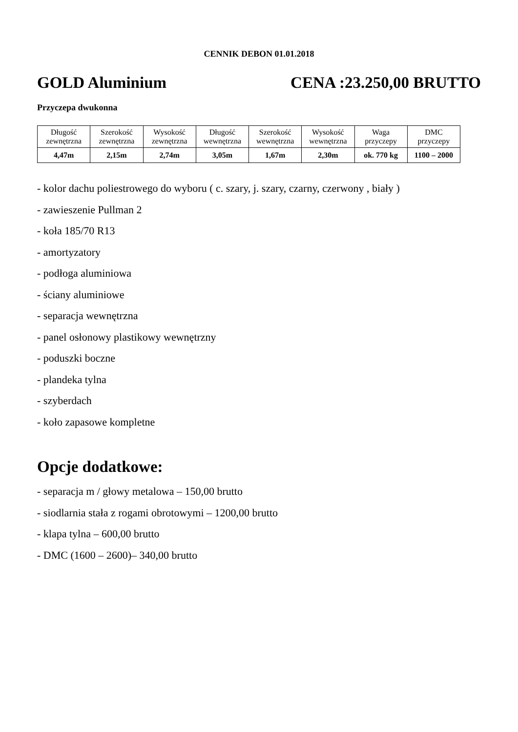CENNIK DEBON 01.01.2018
GOLD Aluminium CENA :23.250,00 BRUTTO
Przyczepa dwukonna
| Długość zewnętrzna | Szerokość zewnętrzna | Wysokość zewnętrzna | Długość wewnętrzna | Szerokość wewnętrzna | Wysokość wewnętrzna | Waga przyczepy | DMC przyczepy |
| 4,47m | 2,15m | 2,74m | 3,05m | 1,67m | 2,30m | ok. 770 kg | 1100 – 2000 |
- kolor dachu poliestrowego do wyboru ( c. szary, j. szary, czarny, czerwony , biały )
- zawieszenie Pullman 2
- koła 185/70 R13
- amortyzatory
- podłoga aluminiowa
- ściany aluminiowe
- separacja wewnętrzna
- panel osłonowy plastikowy wewnętrzny
- poduszki boczne
- plandeka tylna
- szyberdach
- koło zapasowe kompletne
Opcje dodatkowe:
- separacja m / głowy metalowa – 150,00 brutto
- siodlarnia stała z rogami obrotowymi – 1200,00 brutto
- klapa tylna – 600,00 brutto
- DMC (1600 – 2600)– 340,00 brutto